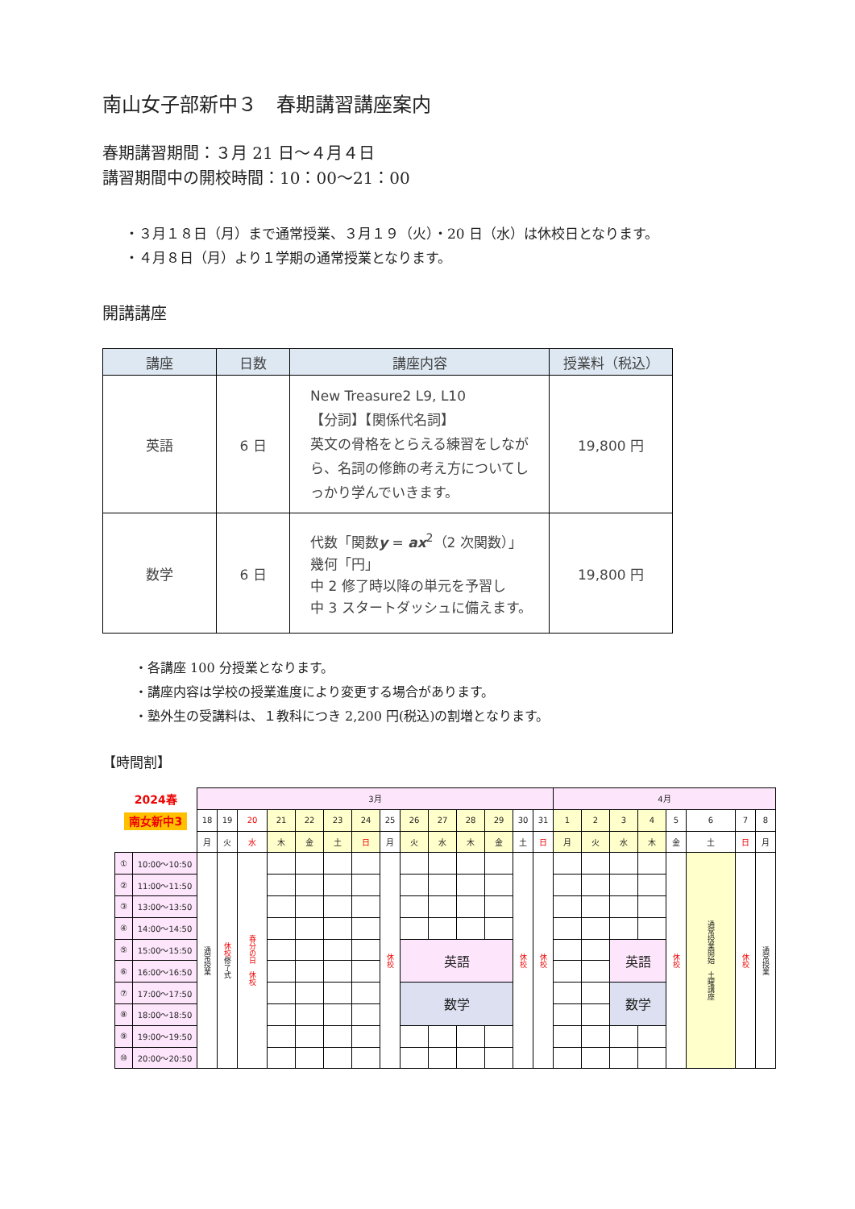南山女子部新中３　春期講習講座案内
春期講習期間：３月 21 日～４月４日
講習期間中の開校時間：10：00～21：00
・３月１８日（月）まで通常授業、３月１９（火）・20 日（水）は休校日となります。
・４月８日（月）より１学期の通常授業となります。
開講講座
| 講座 | 日数 | 講座内容 | 授業料（税込） |
| --- | --- | --- | --- |
| 英語 | 6 日 | New Treasure2 L9, L10 【分詞】【関係代名詞】 英文の骨格をとらえる練習をしなが ら、名詞の修飾の考え方についてし っかり学んでいきます。 | 19,800 円 |
| 数学 | 6 日 | 代数「関数 y = ax<sup>2</sup>（2 次関数）」 幾何「円」 中 2 修了時以降の単元を予習し 中 3 スタートダッシュに備えます。 | 19,800 円 |
・各講座 100 分授業となります。
・講座内容は学校の授業進度により変更する場合があります。
・塾外生の受講料は、１教科につき 2,200 円(税込)の割増となります。
【時間割】
| 2024春 | | 3月 | | | | | | | | | | | | | | 4月 | | | | | | | |
| 南女新中3 | | 18 | 19 | 20 | 21 | 22 | 23 | 24 | 25 | 26 | 27 | 28 | 29 | 30 | 31 | 1 | 2 | 3 | 4 | 5 | 6 | 7 | 8 |
| | | 月 | 火 | 水 | 木 | 金 | 土 | 日 | 月 | 火 | 水 | 木 | 金 | 土 | 日 | 月 | 火 | 水 | 木 | 金 | 土 | 日 | 月 |
| ① | 10:00～10:50 | 通常授業 | 休校 修了式 | 春分の日 休校 | | | | | 休校 | | | | | 休校 | 休校 | | | | | 休校 | 通常授業開始 土曜講座 | 休校 | 通常授業 |
| ② | 11:00～11:50 | | | | | | | | | | | | | | | | | | | | | | |
| ③ | 13:00～13:50 | | | | | | | | | | | | | | | | | | | | | | |
| ④ | 14:00～14:50 | | | | | | | | | | | | | | | | | | | | | | |
| ⑤ | 15:00～15:50 | | | | | | | | | 英語 | | | | | | | | 英語 | | | | | |
| ⑥ | 16:00～16:50 | | | | | | | | | | | | | | | | | | | | | | |
| ⑦ | 17:00～17:50 | | | | | | | | | 数学 | | | | | | | | 数学 | | | | | |
| ⑧ | 18:00～18:50 | | | | | | | | | | | | | | | | | | | | | | |
| ⑨ | 19:00～19:50 | | | | | | | | | | | | | | | | | | | | | | |
| ⑩ | 20:00～20:50 | | | | | | | | | | | | | | | | | | | | | | |